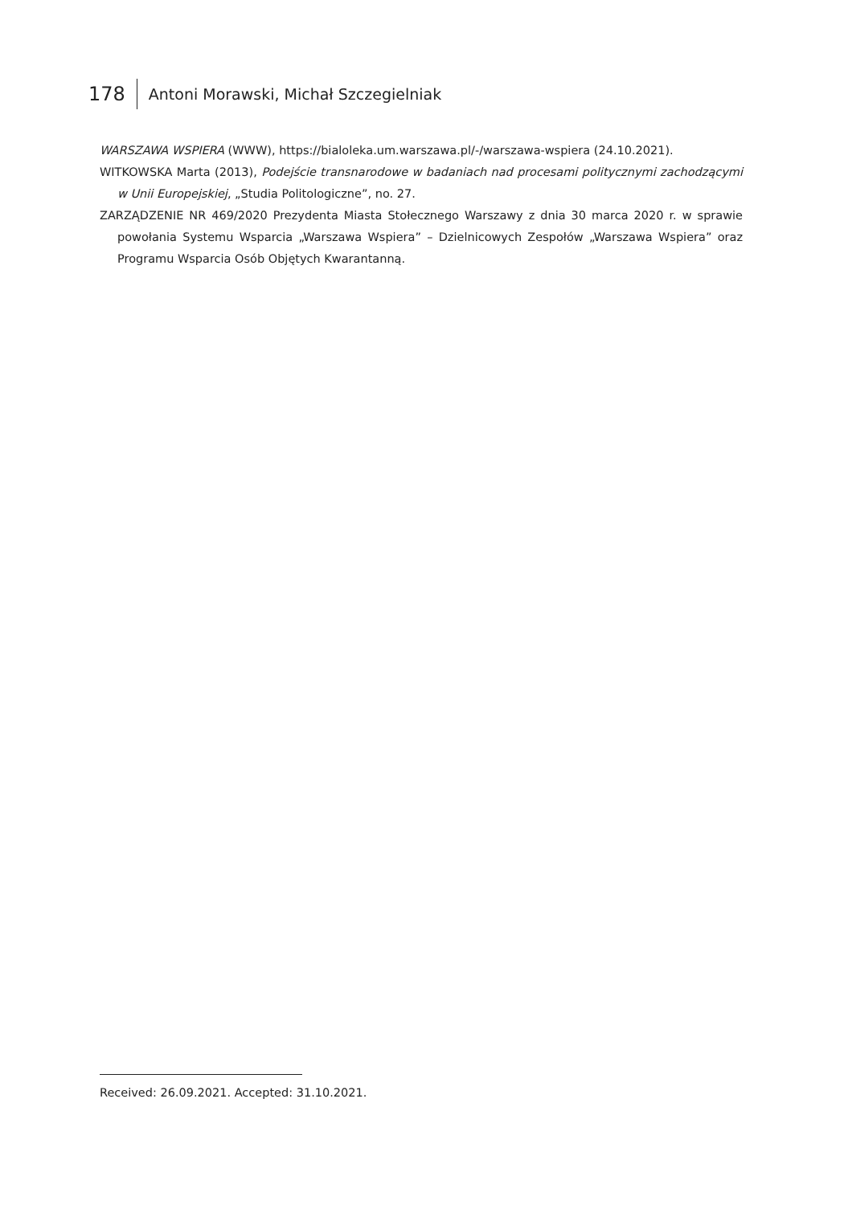178 Antoni Morawski, Michał Szczegielniak
WARSZAWA WSPIERA (WWW), https://bialoleka.um.warszawa.pl/-/warszawa-wspiera (24.10.2021).
WITKOWSKA Marta (2013), Podejście transnarodowe w badaniach nad procesami politycznymi zachodzącymi w Unii Europejskiej, „Studia Politologiczne”, no. 27.
ZARZĄDZENIE NR 469/2020 Prezydenta Miasta Stołecznego Warszawy z dnia 30 marca 2020 r. w sprawie powołania Systemu Wsparcia „Warszawa Wspiera” – Dzielnicowych Zespołów „Warszawa Wspiera” oraz Programu Wsparcia Osób Objętych Kwarantanną.
Received: 26.09.2021. Accepted: 31.10.2021.